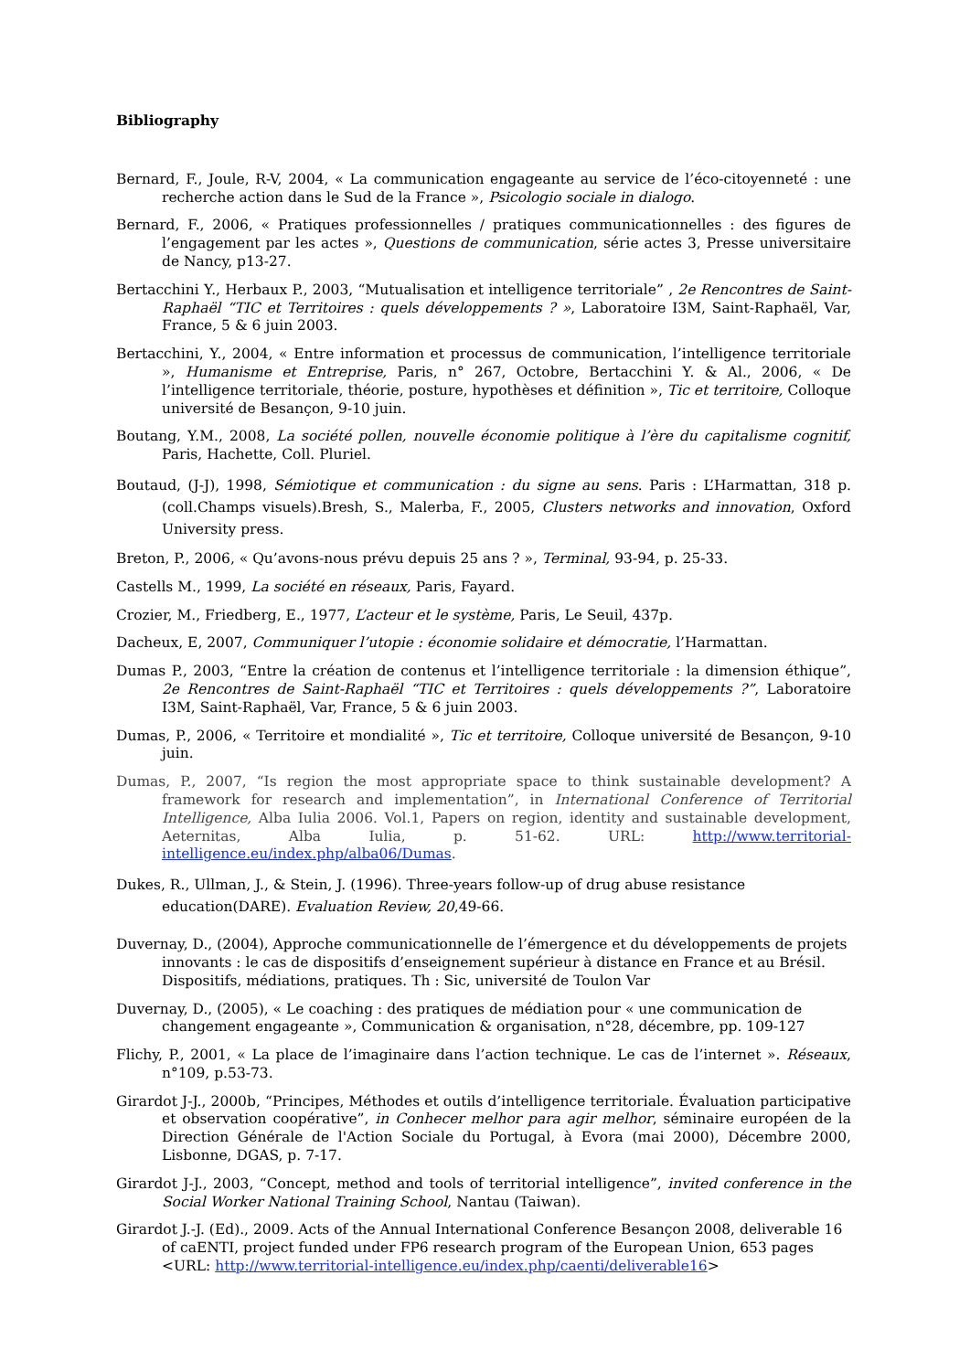Bibliography
Bernard, F., Joule, R-V, 2004, « La communication engageante au service de l’éco-citoyenneté : une recherche action dans le Sud de la France », Psicologio sociale in dialogo.
Bernard, F., 2006, « Pratiques professionnelles / pratiques communicationnelles : des figures de l’engagement par les actes », Questions de communication, série actes 3, Presse universitaire de Nancy, p13-27.
Bertacchini Y., Herbaux P., 2003, “Mutualisation et intelligence territoriale” , 2e Rencontres de Saint-Raphaël “TIC et Territoires : quels développements ? », Laboratoire I3M, Saint-Raphaël, Var, France, 5 & 6 juin 2003.
Bertacchini, Y., 2004, « Entre information et processus de communication, l’intelligence territoriale », Humanisme et Entreprise, Paris, n° 267, Octobre, Bertacchini Y. & Al., 2006, « De l’intelligence territoriale, théorie, posture, hypothèses et définition », Tic et territoire, Colloque université de Besançon, 9-10 juin.
Boutang, Y.M., 2008, La société pollen, nouvelle économie politique à l’ère du capitalisme cognitif, Paris, Hachette, Coll. Pluriel.
Boutaud, (J-J), 1998, Sémiotique et communication : du signe au sens. Paris : L’Harmattan, 318 p. (coll.Champs visuels).Bresh, S., Malerba, F., 2005, Clusters networks and innovation, Oxford University press.
Breton, P., 2006, « Qu’avons-nous prévu depuis 25 ans ? », Terminal, 93-94, p. 25-33.
Castells M., 1999, La société en réseaux, Paris, Fayard.
Crozier, M., Friedberg, E., 1977, L’acteur et le système, Paris, Le Seuil, 437p.
Dacheux, E, 2007, Communiquer l’utopie : économie solidaire et démocratie, l’Harmattan.
Dumas P., 2003, “Entre la création de contenus et l’intelligence territoriale : la dimension éthique”, 2e Rencontres de Saint-Raphaël “TIC et Territoires : quels développements ?”, Laboratoire I3M, Saint-Raphaël, Var, France, 5 & 6 juin 2003.
Dumas, P., 2006, « Territoire et mondialité », Tic et territoire, Colloque université de Besançon, 9-10 juin.
Dumas, P., 2007, “Is region the most appropriate space to think sustainable development? A framework for research and implementation”, in International Conference of Territorial Intelligence, Alba Iulia 2006. Vol.1, Papers on region, identity and sustainable development, Aeternitas, Alba Iulia, p. 51-62. URL: http://www.territorial-intelligence.eu/index.php/alba06/Dumas.
Dukes, R., Ullman, J., & Stein, J. (1996). Three-years follow-up of drug abuse resistance education(DARE). Evaluation Review, 20,49-66.
Duvernay, D., (2004), Approche communicationnelle de l’émergence et du développements de projets innovants : le cas de dispositifs d’enseignement supérieur à distance en France et au Brésil. Dispositifs, médiations, pratiques. Th : Sic, université de Toulon Var
Duvernay, D., (2005), « Le coaching : des pratiques de médiation pour « une communication de changement engageante », Communication & organisation, n°28, décembre, pp. 109-127
Flichy, P., 2001, « La place de l’imaginaire dans l’action technique. Le cas de l’internet ». Réseaux, n°109, p.53-73.
Girardot J-J., 2000b, “Principes, Méthodes et outils d’intelligence territoriale. Évaluation participative et observation coopérative”, in Conhecer melhor para agir melhor, séminaire européen de la Direction Générale de l'Action Sociale du Portugal, à Evora (mai 2000), Décembre 2000, Lisbonne, DGAS, p. 7-17.
Girardot J-J., 2003, “Concept, method and tools of territorial intelligence”, invited conference in the Social Worker National Training School, Nantau (Taiwan).
Girardot J.-J. (Ed)., 2009. Acts of the Annual International Conference Besançon 2008, deliverable 16 of caENTI, project funded under FP6 research program of the European Union, 653 pages <URL: http://www.territorial-intelligence.eu/index.php/caenti/deliverable16>